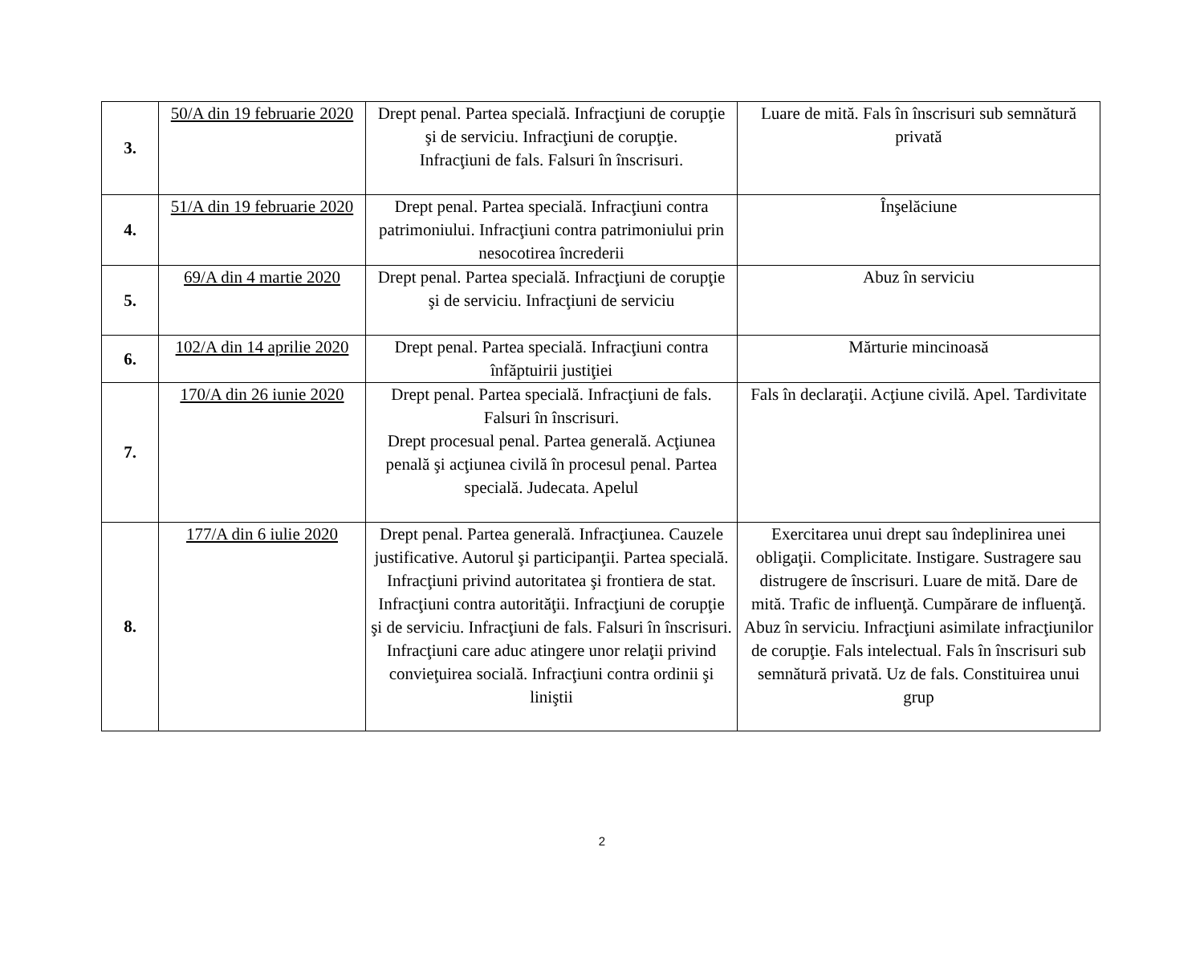| 3. | 50/A din 19 februarie 2020 | Drept penal. Partea specială. Infracţiuni de corupţie şi de serviciu. Infracţiuni de corupţie. Infracţiuni de fals. Falsuri în înscrisuri. | Luare de mită. Fals în înscrisuri sub semnătură privată |
| 4. | 51/A din 19 februarie 2020 | Drept penal. Partea specială. Infracţiuni contra patrimoniului. Infracţiuni contra patrimoniului prin nesocotirea încrederii | Înşelăciune |
| 5. | 69/A din 4 martie 2020 | Drept penal. Partea specială. Infracţiuni de corupţie şi de serviciu. Infracţiuni de serviciu | Abuz în serviciu |
| 6. | 102/A din 14 aprilie 2020 | Drept penal. Partea specială. Infracţiuni contra înfăptuirii justiţiei | Mărturie mincinoasă |
| 7. | 170/A din 26 iunie 2020 | Drept penal. Partea specială. Infracţiuni de fals. Falsuri în înscrisuri. Drept procesual penal. Partea generală. Acţiunea penală şi acţiunea civilă în procesul penal. Partea specială. Judecata. Apelul | Fals în declaraţii. Acţiune civilă. Apel. Tardivitate |
| 8. | 177/A din 6 iulie 2020 | Drept penal. Partea generală. Infracţiunea. Cauzele justificative. Autorul şi participanţii. Partea specială. Infracţiuni privind autoritatea şi frontiera de stat. Infracţiuni contra autorităţii. Infracţiuni de corupţie şi de serviciu. Infracţiuni de fals. Falsuri în înscrisuri. Infracţiuni care aduc atingere unor relaţii privind convieţuirea socială. Infracţiuni contra ordinii şi liniştii | Exercitarea unui drept sau îndeplinirea unei obligaţii. Complicitate. Instigare. Sustragere sau distrugere de înscrisuri. Luare de mită. Dare de mită. Trafic de influenţă. Cumpărare de influenţă. Abuz în serviciu. Infracţiuni asimilate infracţiunilor de corupţie. Fals intelectual. Fals în înscrisuri sub semnătură privată. Uz de fals. Constituirea unui grup |
2